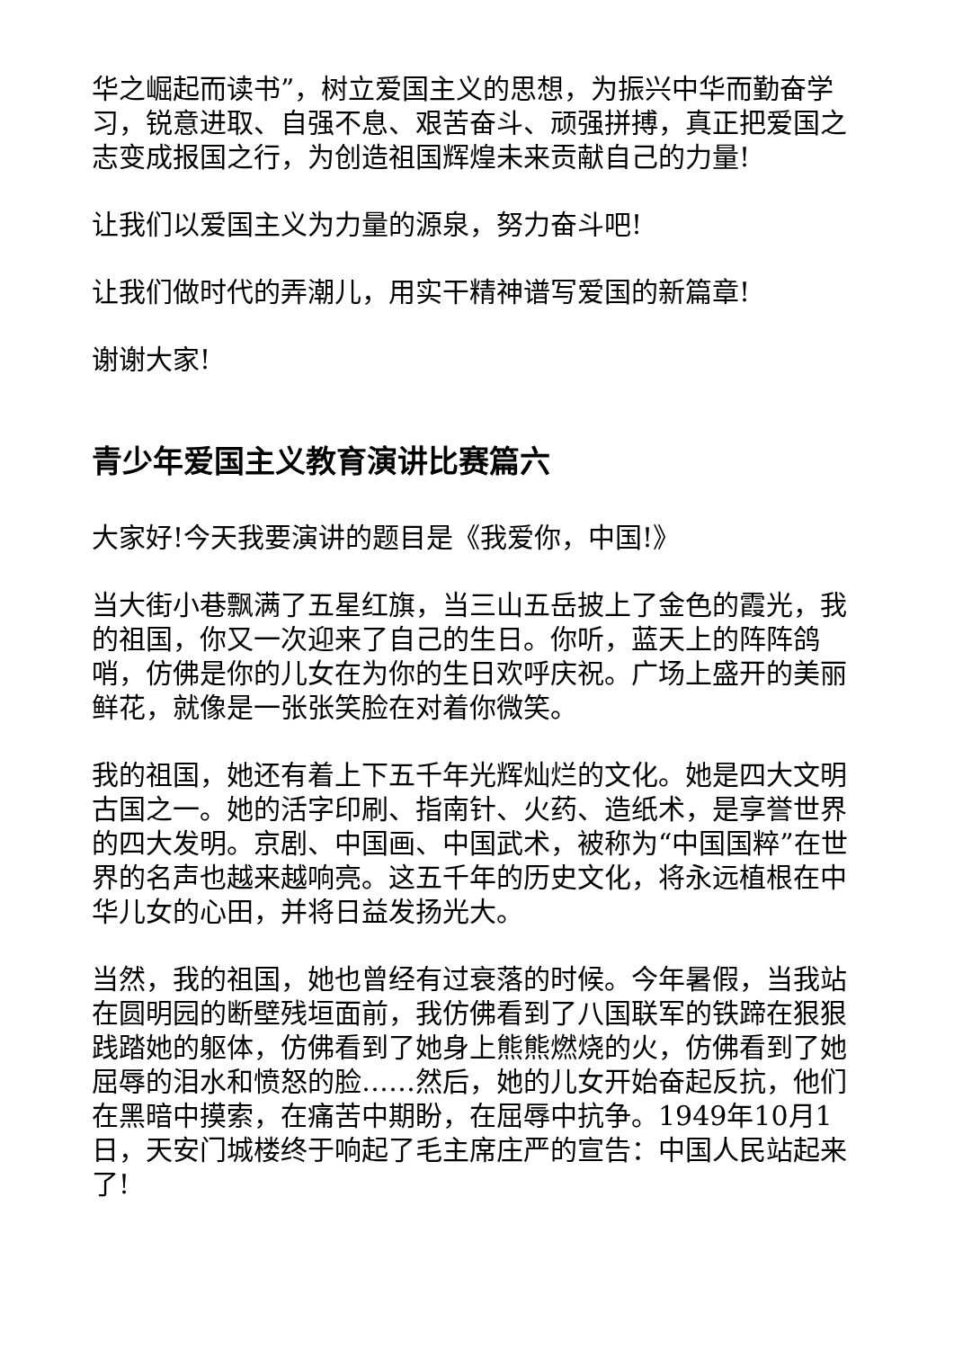华之崛起而读书”，树立爱国主义的思想，为振兴中华而勤奋学习，锐意进取、自强不息、艰苦奋斗、顽强拼搏，真正把爱国之志变成报国之行，为创造祖国辉煌未来贡献自己的力量!
让我们以爱国主义为力量的源泉，努力奋斗吧!
让我们做时代的弄潮儿，用实干精神谱写爱国的新篇章!
谢谢大家!
青少年爱国主义教育演讲比赛篇六
大家好!今天我要演讲的题目是《我爱你，中国!》
当大街小巷飘满了五星红旗，当三山五岳披上了金色的霞光，我的祖国，你又一次迎来了自己的生日。你听，蓝天上的阵阵鸽哨，仿佛是你的儿女在为你的生日欢呼庆祝。广场上盛开的美丽鲜花，就像是一张张笑脸在对着你微笑。
我的祖国，她还有着上下五千年光辉灿烂的文化。她是四大文明古国之一。她的活字印刷、指南针、火药、造纸术，是享誉世界的四大发明。京剧、中国画、中国武术，被称为“中国国粹”在世界的名声也越来越响亮。这五千年的历史文化，将永远植根在中华儿女的心田，并将日益发扬光大。
当然，我的祖国，她也曾经有过衰落的时候。今年暑假，当我站在圆明园的断壁残垣面前，我仿佛看到了八国联军的铁蹄在狠狠践踏她的躯体，仿佛看到了她身上熊熊燃烧的火，仿佛看到了她屈辱的泪水和愤怒的脸……然后，她的儿女开始奋起反抗，他们在黑暗中摸索，在痛苦中期盼，在屈辱中抗争。1949年10月1日，天安门城楼终于响起了毛主席庄严的宣告：中国人民站起来了!